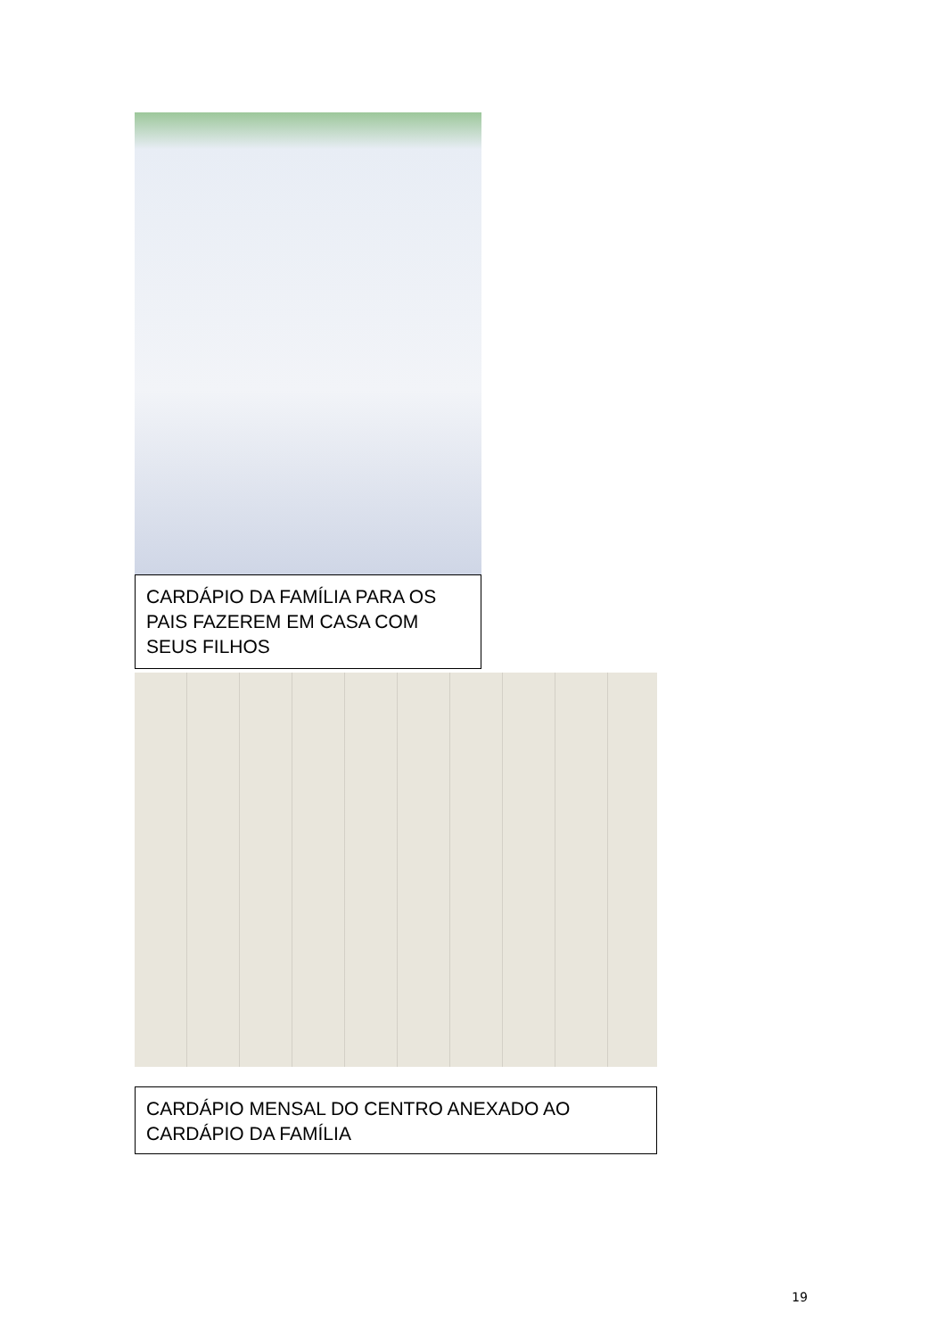CARDÁPIO DA FAMÍLIA PARA OS PAIS FAZEREM EM CASA COM SEUS FILHOS
CARDÁPIO MENSAL DO CENTRO ANEXADO AO CARDÁPIO DA FAMÍLIA
19